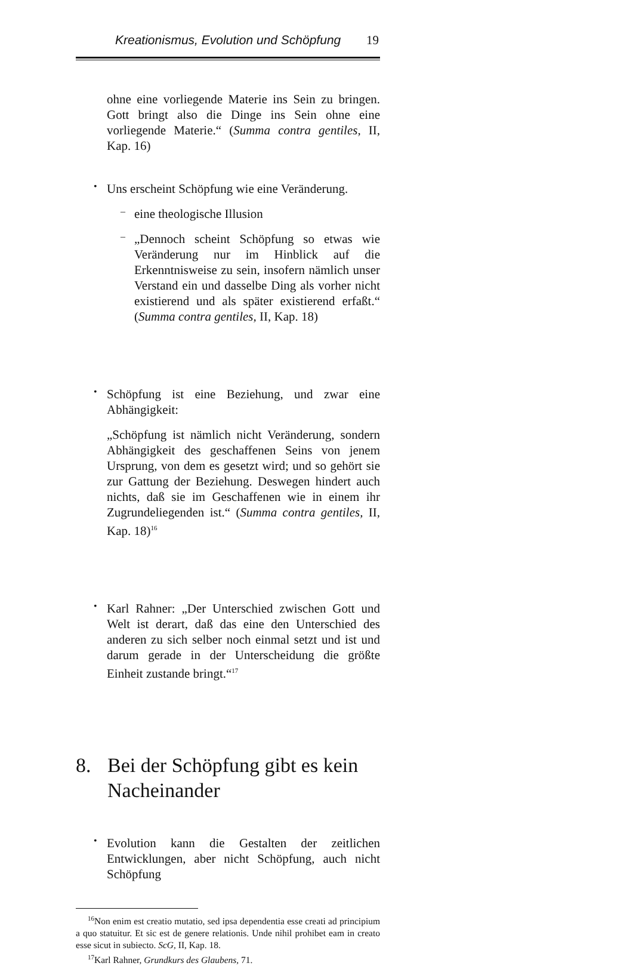Kreationismus, Evolution und Schöpfung 19
ohne eine vorliegende Materie ins Sein zu bringen. Gott bringt also die Dinge ins Sein ohne eine vorliegende Materie.“ (Summa contra gentiles, II, Kap. 16)
•
Uns erscheint Schöpfung wie eine Veränderung.
–
eine theologische Illusion
–
„Dennoch scheint Schöpfung so etwas wie Veränderung nur im Hinblick auf die Erkenntnisweise zu sein, insofern nämlich unser Verstand ein und dasselbe Ding als vorher nicht existierend und als später existierend erfaßt.“ (Summa contra gentiles, II, Kap. 18)
•
Schöpfung ist eine Beziehung, und zwar eine Abhängigkeit:
„Schöpfung ist nämlich nicht Veränderung, sondern Abhängigkeit des geschaffenen Seins von jenem Ursprung, von dem es gesetzt wird; und so gehört sie zur Gattung der Beziehung. Deswegen hindert auch nichts, daß sie im Geschaffenen wie in einem ihr Zugrundeliegenden ist.“ (Summa contra gentiles, II, Kap. 18)<sup>16</sup>
•
Karl Rahner: „Der Unterschied zwischen Gott und Welt ist derart, daß das eine den Unterschied des anderen zu sich selber noch einmal setzt und ist und darum gerade in der Unterscheidung die größte Einheit zustande bringt.“<sup>17</sup>
8. Bei der Schöpfung gibt es kein Nacheinander
•
Evolution kann die Gestalten der zeitlichen Entwicklungen, aber nicht Schöpfung, auch nicht Schöpfung
<sup>16</sup> Non enim est creatio mutatio, sed ipsa dependentia esse creati ad principium a quo statuitur. Et sic est de genere relationis. Unde nihil prohibet eam in creato esse sicut in subiecto. ScG, II, Kap. 18.
<sup>17</sup> Karl Rahner, Grundkurs des Glaubens, 71.